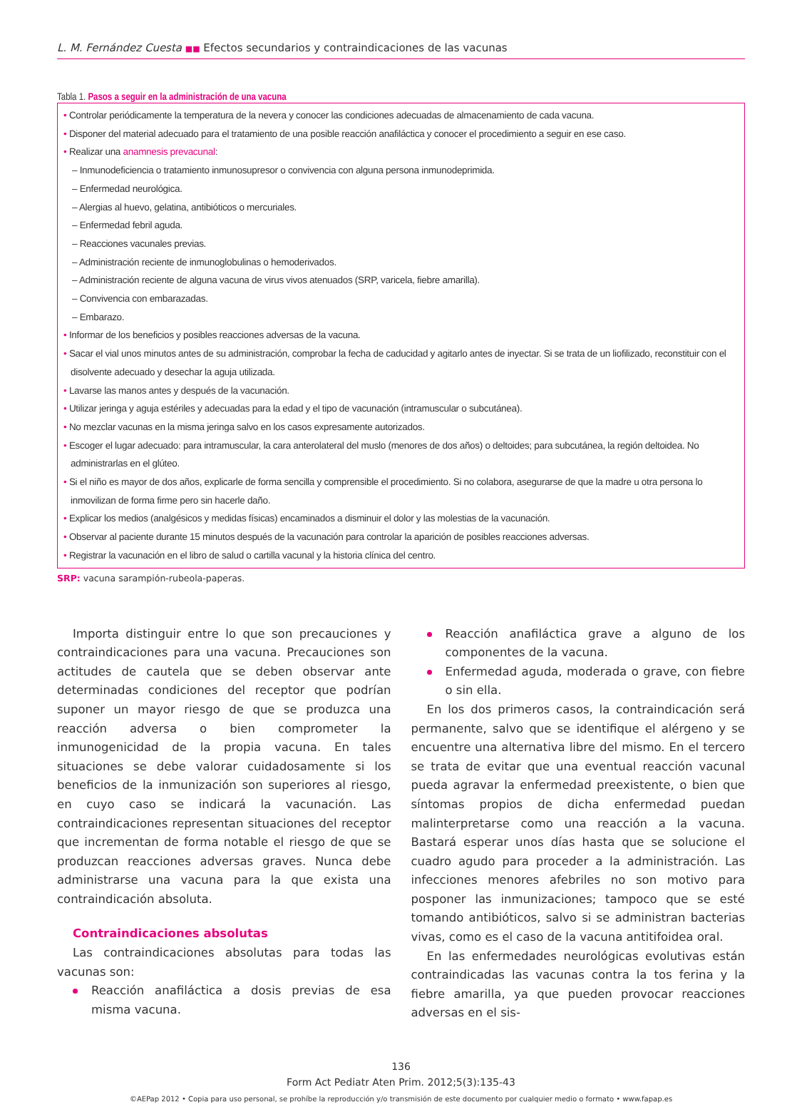L. M. Fernández Cuesta ■■ Efectos secundarios y contraindicaciones de las vacunas
Tabla 1. Pasos a seguir en la administración de una vacuna
• Controlar periódicamente la temperatura de la nevera y conocer las condiciones adecuadas de almacenamiento de cada vacuna.
• Disponer del material adecuado para el tratamiento de una posible reacción anafiláctica y conocer el procedimiento a seguir en ese caso.
• Realizar una anamnesis prevacunal:
– Inmunodeficiencia o tratamiento inmunosupresor o convivencia con alguna persona inmunodeprimida.
– Enfermedad neurológica.
– Alergias al huevo, gelatina, antibióticos o mercuriales.
– Enfermedad febril aguda.
– Reacciones vacunales previas.
– Administración reciente de inmunoglobulinas o hemoderivados.
– Administración reciente de alguna vacuna de virus vivos atenuados (SRP, varicela, fiebre amarilla).
– Convivencia con embarazadas.
– Embarazo.
• Informar de los beneficios y posibles reacciones adversas de la vacuna.
• Sacar el vial unos minutos antes de su administración, comprobar la fecha de caducidad y agitarlo antes de inyectar. Si se trata de un liofilizado, reconstituir con el disolvente adecuado y desechar la aguja utilizada.
• Lavarse las manos antes y después de la vacunación.
• Utilizar jeringa y aguja estériles y adecuadas para la edad y el tipo de vacunación (intramuscular o subcutánea).
• No mezclar vacunas en la misma jeringa salvo en los casos expresamente autorizados.
• Escoger el lugar adecuado: para intramuscular, la cara anterolateral del muslo (menores de dos años) o deltoides; para subcutánea, la región deltoidea. No administrarlas en el glúteo.
• Si el niño es mayor de dos años, explicarle de forma sencilla y comprensible el procedimiento. Si no colabora, asegurarse de que la madre u otra persona lo inmovilizan de forma firme pero sin hacerle daño.
• Explicar los medios (analgésicos y medidas físicas) encaminados a disminuir el dolor y las molestias de la vacunación.
• Observar al paciente durante 15 minutos después de la vacunación para controlar la aparición de posibles reacciones adversas.
• Registrar la vacunación en el libro de salud o cartilla vacunal y la historia clínica del centro.
SRP: vacuna sarampión-rubeola-paperas.
Importa distinguir entre lo que son precauciones y contraindicaciones para una vacuna. Precauciones son actitudes de cautela que se deben observar ante determinadas condiciones del receptor que podrían suponer un mayor riesgo de que se produzca una reacción adversa o bien comprometer la inmunogenicidad de la propia vacuna. En tales situaciones se debe valorar cuidadosamente si los beneficios de la inmunización son superiores al riesgo, en cuyo caso se indicará la vacunación. Las contraindicaciones representan situaciones del receptor que incrementan de forma notable el riesgo de que se produzcan reacciones adversas graves. Nunca debe administrarse una vacuna para la que exista una contraindicación absoluta.
Contraindicaciones absolutas
Las contraindicaciones absolutas para todas las vacunas son:
Reacción anafiláctica a dosis previas de esa misma vacuna.
Reacción anafiláctica grave a alguno de los componentes de la vacuna.
Enfermedad aguda, moderada o grave, con fiebre o sin ella.
En los dos primeros casos, la contraindicación será permanente, salvo que se identifique el alérgeno y se encuentre una alternativa libre del mismo. En el tercero se trata de evitar que una eventual reacción vacunal pueda agravar la enfermedad preexistente, o bien que síntomas propios de dicha enfermedad puedan malinterpretarse como una reacción a la vacuna. Bastará esperar unos días hasta que se solucione el cuadro agudo para proceder a la administración. Las infecciones menores afebriles no son motivo para posponer las inmunizaciones; tampoco que se esté tomando antibióticos, salvo si se administran bacterias vivas, como es el caso de la vacuna antitifoidea oral.
En las enfermedades neurológicas evolutivas están contraindicadas las vacunas contra la tos ferina y la fiebre amarilla, ya que pueden provocar reacciones adversas en el sis-
136
Form Act Pediatr Aten Prim. 2012;5(3):135-43
©AEPap 2012 • Copia para uso personal, se prohíbe la reproducción y/o transmisión de este documento por cualquier medio o formato • www.fapap.es